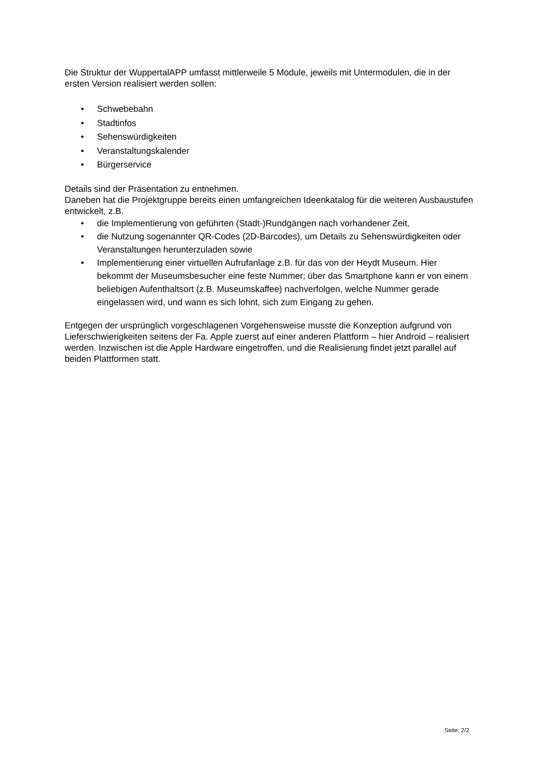Die Struktur der WuppertalAPP umfasst mittlerweile 5 Module, jeweils mit Untermodulen, die in der ersten Version realisiert werden sollen:
• Schwebebahn
• Stadtinfos
• Sehenswürdigkeiten
• Veranstaltungskalender
• Bürgerservice
Details sind der Präsentation zu entnehmen.
Daneben hat die Projektgruppe bereits einen umfangreichen Ideenkatalog für die weiteren Ausbaustufen entwickelt, z.B.
• die Implementierung von geführten (Stadt-)Rundgängen nach vorhandener Zeit,
• die Nutzung sogenannter QR-Codes (2D-Barcodes), um Details zu Sehenswürdigkeiten oder Veranstaltungen herunterzuladen sowie
• Implementierung einer virtuellen Aufrufanlage z.B. für das von der Heydt Museum. Hier bekommt der Museumsbesucher eine feste Nummer; über das Smartphone kann er von einem beliebigen Aufenthaltsort (z.B. Museumskaffee) nachverfolgen, welche Nummer gerade eingelassen wird, und wann es sich lohnt, sich zum Eingang zu gehen.
Entgegen der ursprünglich vorgeschlagenen Vorgehensweise musste die Konzeption aufgrund von Lieferschwierigkeiten seitens der Fa. Apple zuerst auf einer anderen Plattform – hier Android – realisiert werden. Inzwischen ist die Apple Hardware eingetroffen, und die Realisierung findet jetzt parallel auf beiden Plattformen statt.
Seite: 2/2